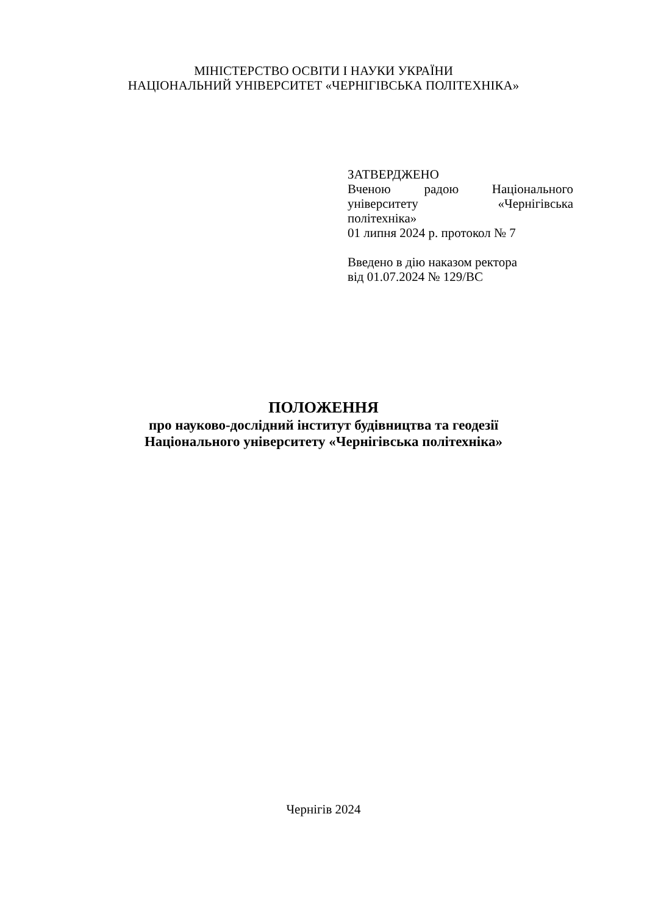МІНІСТЕРСТВО ОСВІТИ І НАУКИ УКРАЇНИ
НАЦІОНАЛЬНИЙ УНІВЕРСИТЕТ «ЧЕРНІГІВСЬКА ПОЛІТЕХНІКА»
ЗАТВЕРДЖЕНО
Вченою радою Національного
університету «Чернігівська
політехніка»
01 липня 2024 р. протокол № 7
Введено в дію наказом ректора
від 01.07.2024 № 129/ВС
ПОЛОЖЕННЯ
про науково-дослідний інститут будівництва та геодезії
Національного університету «Чернігівська політехніка»
Чернігів 2024